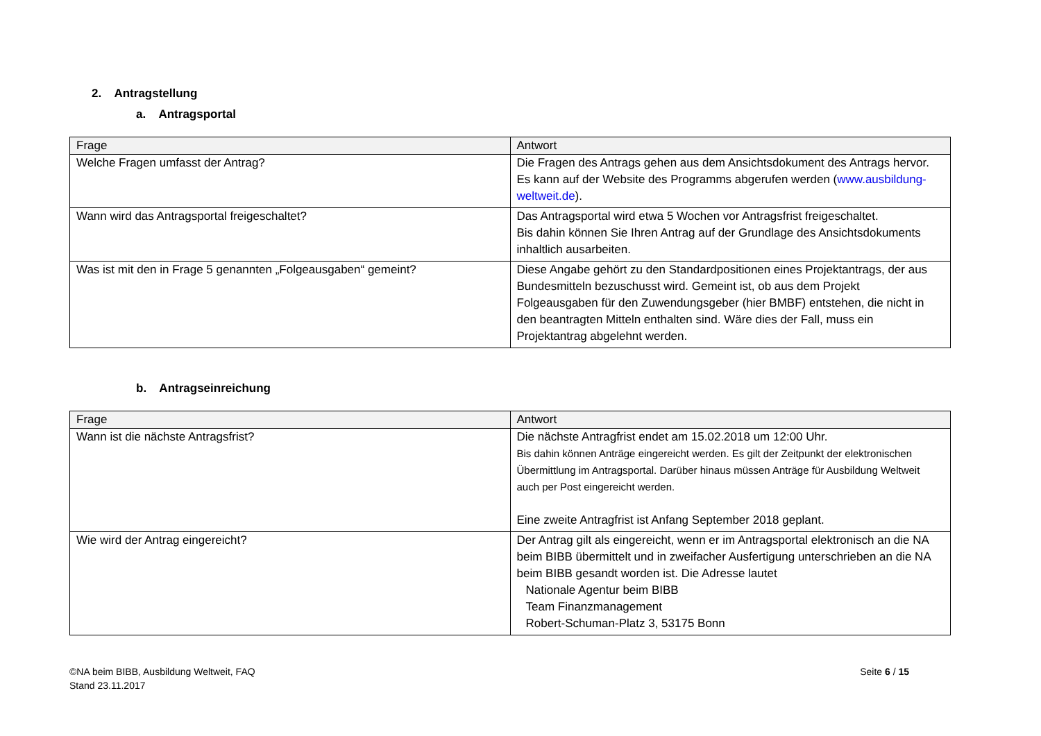2. Antragstellung
a. Antragsportal
| Frage | Antwort |
| --- | --- |
| Welche Fragen umfasst der Antrag? | Die Fragen des Antrags gehen aus dem Ansichtsdokument des Antrags hervor. Es kann auf der Website des Programms abgerufen werden ( www.ausbildung-weltweit.de ). |
| Wann wird das Antragsportal freigeschaltet? | Das Antragsportal wird etwa 5 Wochen vor Antragsfrist freigeschaltet. Bis dahin können Sie Ihren Antrag auf der Grundlage des Ansichtsdokuments inhaltlich ausarbeiten. |
| Was ist mit den in Frage 5 genannten „Folgeausgaben“ gemeint? | Diese Angabe gehört zu den Standardpositionen eines Projektantrags, der aus Bundesmitteln bezuschusst wird. Gemeint ist, ob aus dem Projekt Folgeausgaben für den Zuwendungsgeber (hier BMBF) entstehen, die nicht in den beantragten Mitteln enthalten sind. Wäre dies der Fall, muss ein Projektantrag abgelehnt werden. |
b. Antragseinreichung
| Frage | Antwort |
| --- | --- |
| Wann ist die nächste Antragsfrist? | Die nächste Antragfrist endet am 15.02.2018 um 12:00 Uhr. Bis dahin können Anträge eingereicht werden. Es gilt der Zeitpunkt der elektronischen Übermittlung im Antragsportal. Darüber hinaus müssen Anträge für Ausbildung Weltweit auch per Post eingereicht werden. Eine zweite Antragfrist ist Anfang September 2018 geplant. |
| Wie wird der Antrag eingereicht? | Der Antrag gilt als eingereicht, wenn er im Antragsportal elektronisch an die NA beim BIBB übermittelt und in zweifacher Ausfertigung unterschrieben an die NA beim BIBB gesandt worden ist. Die Adresse lautet Nationale Agentur beim BIBB Team Finanzmanagement Robert-Schuman-Platz 3, 53175 Bonn |
©NA beim BIBB, Ausbildung Weltweit, FAQ
Stand 23.11.2017
Seite 6 / 15